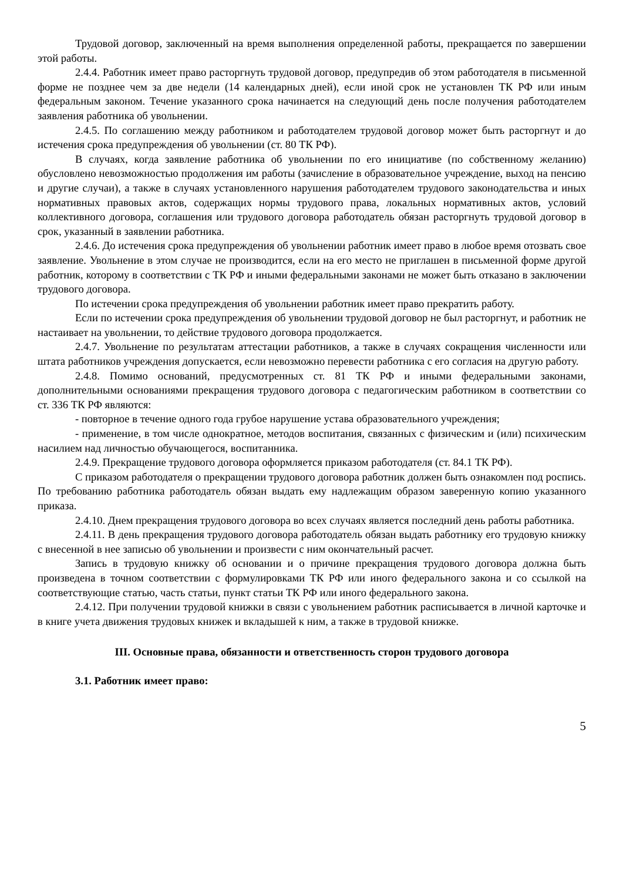Трудовой договор, заключенный на время выполнения определенной работы, прекращается по завершении этой работы.
2.4.4. Работник имеет право расторгнуть трудовой договор, предупредив об этом работодателя в письменной форме не позднее чем за две недели (14 календарных дней), если иной срок не установлен ТК РФ или иным федеральным законом. Течение указанного срока начинается на следующий день после получения работодателем заявления работника об увольнении.
2.4.5. По соглашению между работником и работодателем трудовой договор может быть расторгнут и до истечения срока предупреждения об увольнении (ст. 80 ТК РФ).
В случаях, когда заявление работника об увольнении по его инициативе (по собственному желанию) обусловлено невозможностью продолжения им работы (зачисление в образовательное учреждение, выход на пенсию и другие случаи), а также в случаях установленного нарушения работодателем трудового законодательства и иных нормативных правовых актов, содержащих нормы трудового права, локальных нормативных актов, условий коллективного договора, соглашения или трудового договора работодатель обязан расторгнуть трудовой договор в срок, указанный в заявлении работника.
2.4.6. До истечения срока предупреждения об увольнении работник имеет право в любое время отозвать свое заявление. Увольнение в этом случае не производится, если на его место не приглашен в письменной форме другой работник, которому в соответствии с ТК РФ и иными федеральными законами не может быть отказано в заключении трудового договора.
По истечении срока предупреждения об увольнении работник имеет право прекратить работу.
Если по истечении срока предупреждения об увольнении трудовой договор не был расторгнут, и работник не настаивает на увольнении, то действие трудового договора продолжается.
2.4.7. Увольнение по результатам аттестации работников, а также в случаях сокращения численности или штата работников учреждения допускается, если невозможно перевести работника с его согласия на другую работу.
2.4.8. Помимо оснований, предусмотренных ст. 81 ТК РФ и иными федеральными законами, дополнительными основаниями прекращения трудового договора с педагогическим работником в соответствии со ст. 336 ТК РФ являются:
- повторное в течение одного года грубое нарушение устава образовательного учреждения;
- применение, в том числе однократное, методов воспитания, связанных с физическим и (или) психическим насилием над личностью обучающегося, воспитанника.
2.4.9. Прекращение трудового договора оформляется приказом работодателя (ст. 84.1 ТК РФ).
С приказом работодателя о прекращении трудового договора работник должен быть ознакомлен под роспись. По требованию работника работодатель обязан выдать ему надлежащим образом заверенную копию указанного приказа.
2.4.10. Днем прекращения трудового договора во всех случаях является последний день работы работника.
2.4.11. В день прекращения трудового договора работодатель обязан выдать работнику его трудовую книжку с внесенной в нее записью об увольнении и произвести с ним окончательный расчет.
Запись в трудовую книжку об основании и о причине прекращения трудового договора должна быть произведена в точном соответствии с формулировками ТК РФ или иного федерального закона и со ссылкой на соответствующие статью, часть статьи, пункт статьи ТК РФ или иного федерального закона.
2.4.12. При получении трудовой книжки в связи с увольнением работник расписывается в личной карточке и в книге учета движения трудовых книжек и вкладышей к ним, а также в трудовой книжке.
III. Основные права, обязанности и ответственность сторон трудового договора
3.1. Работник имеет право:
5